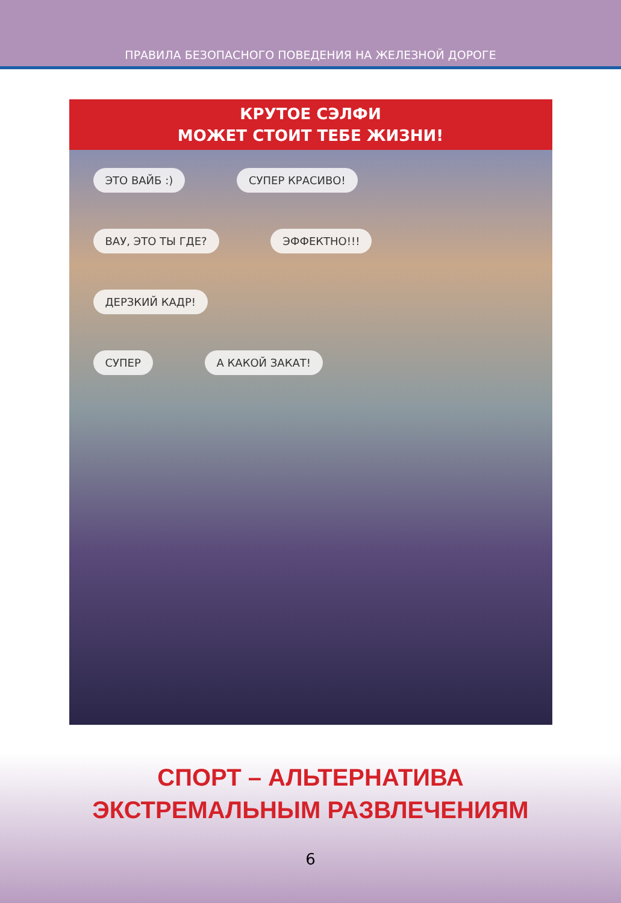ПРАВИЛА БЕЗОПАСНОГО ПОВЕДЕНИЯ НА ЖЕЛЕЗНОЙ ДОРОГЕ
КРУТОЕ СЭЛФИ
МОЖЕТ СТОИТ ТЕБЕ ЖИЗНИ!
ЭТО ВАЙБ :) СУПЕР КРАСИВО!
ВАУ, ЭТО ТЫ ГДЕ? ЭФФЕКТНО!!!
ДЕРЗКИЙ КАДР!
СУПЕР А КАКОЙ ЗАКАТ!
СПОРТ – АЛЬТЕРНАТИВА
ЭКСТРЕМАЛЬНЫМ РАЗВЛЕЧЕНИЯМ
6